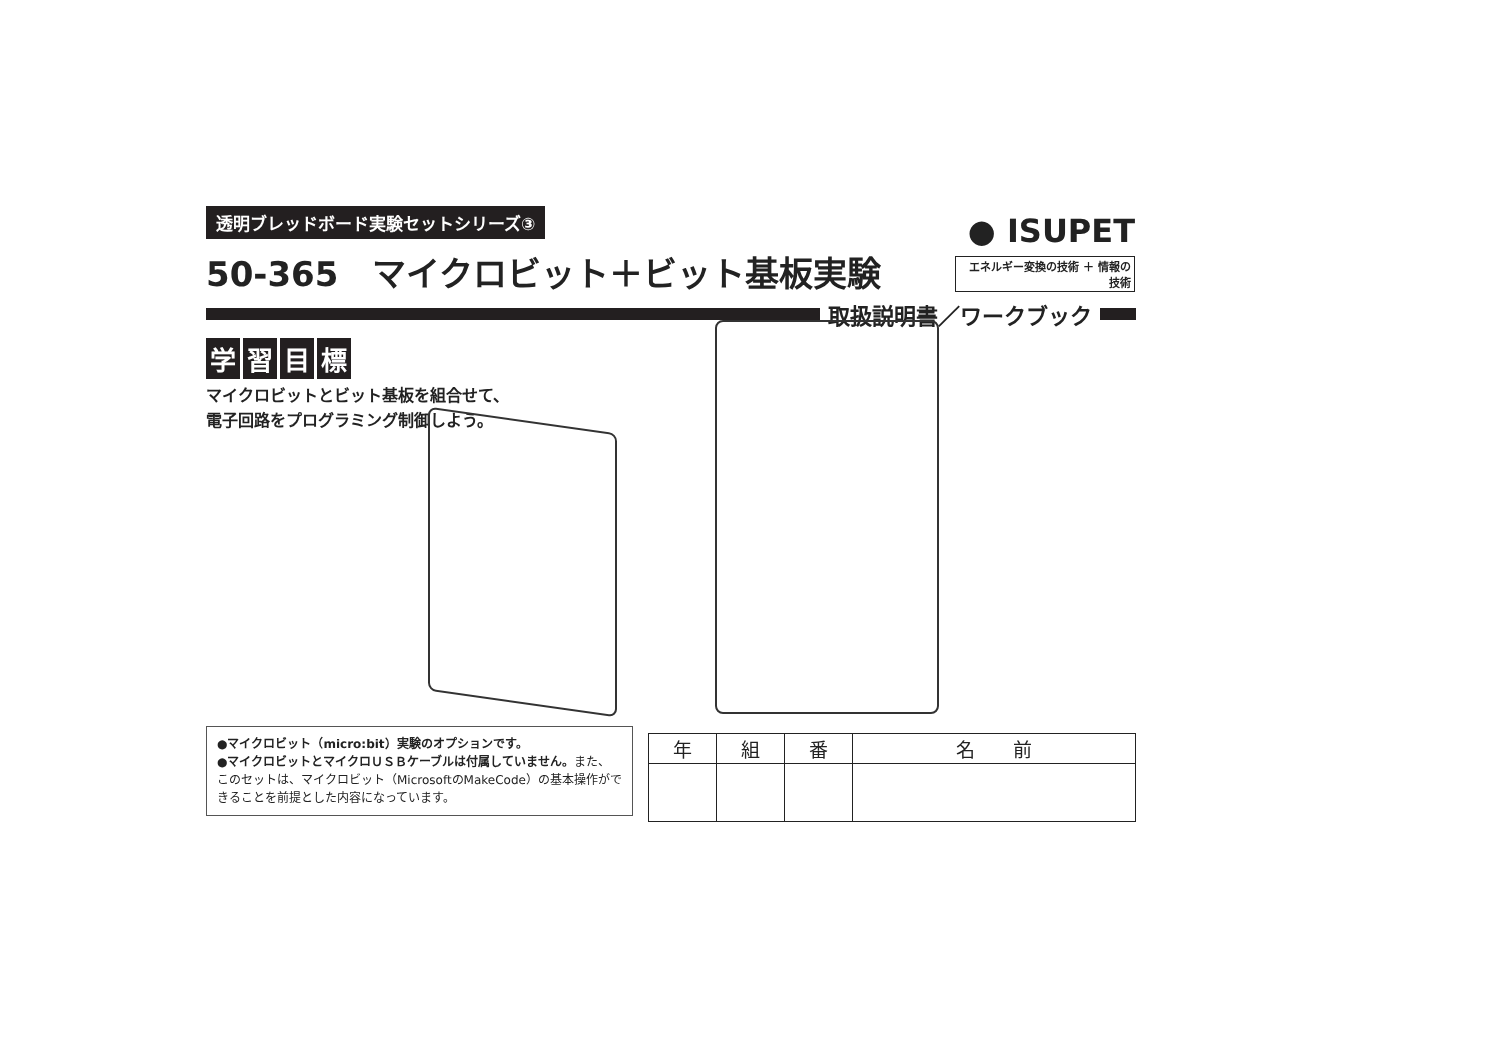透明ブレッドボード実験セットシリーズ③
50-365　マイクロビット＋ビット基板実験
取扱説明書／ワークブック
学習目標
マイクロビットとビット基板を組合せて、
電子回路をプログラミング制御しよう。
● ISUPET
エネルギー変換の技術 ＋ 情報の技術
●マイクロビット（micro:bit）実験のオプションです。
●マイクロビットとマイクロＵＳＢケーブルは付属していません。また、このセットは、マイクロビット（MicrosoftのMakeCode）の基本操作ができることを前提とした内容になっています。
| 年 | 組 | 番 | 名 前 |
| --- | --- | --- | --- |